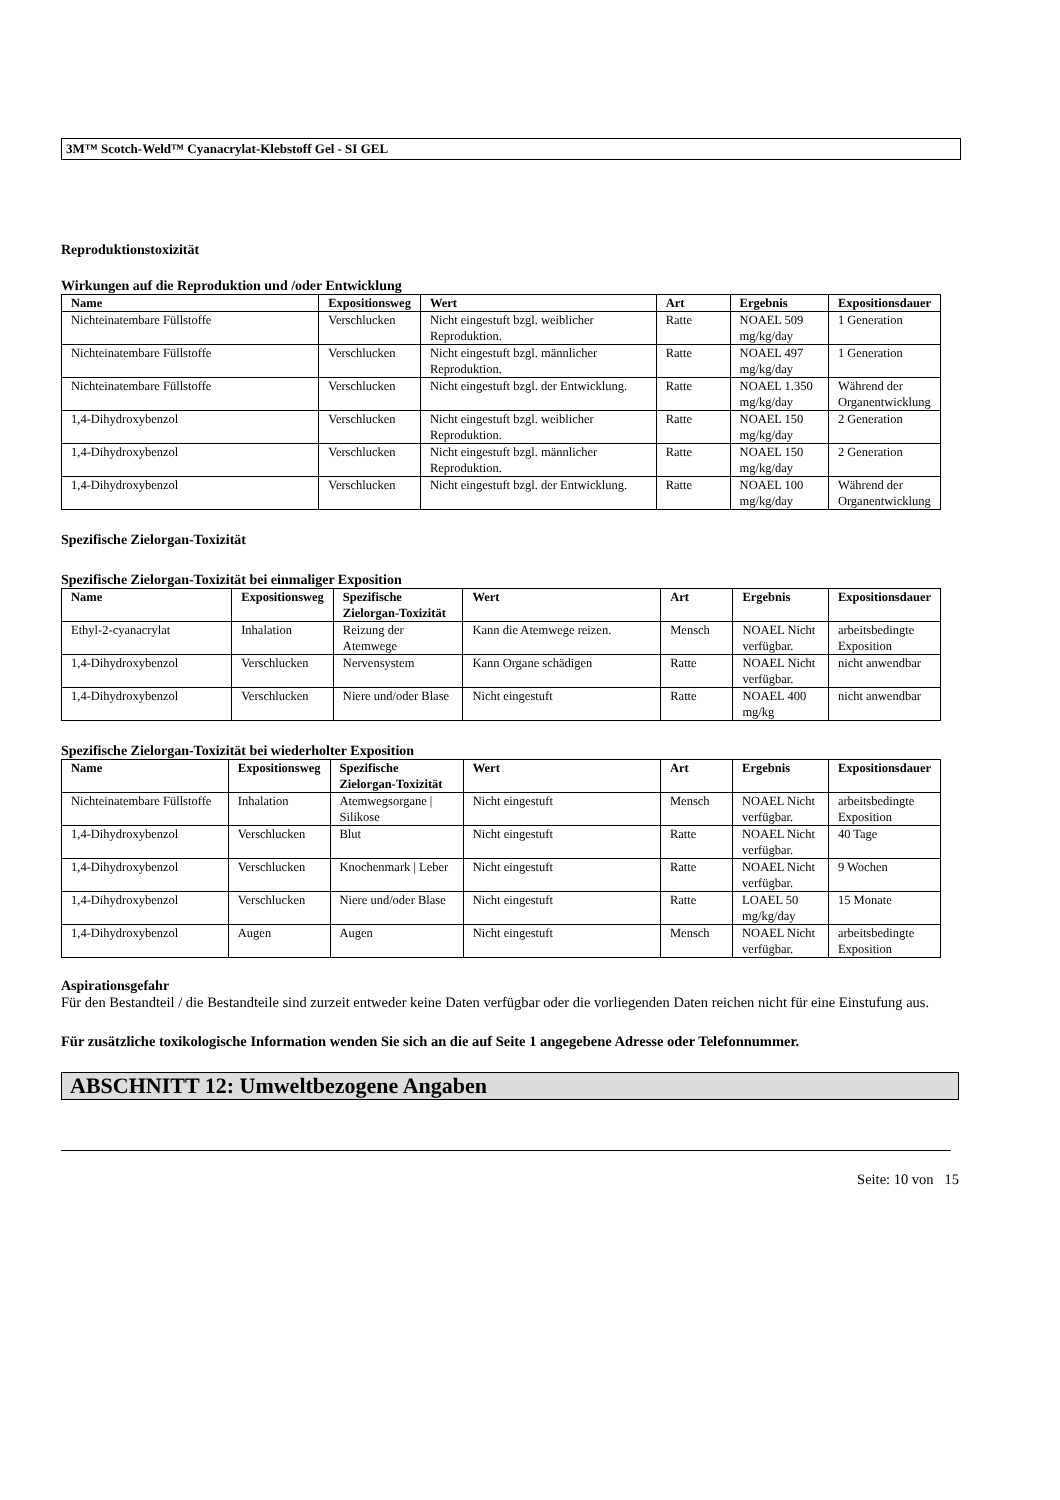3M™ Scotch-Weld™ Cyanacrylat-Klebstoff Gel - SI GEL
Reproduktionstoxizität
Wirkungen auf die Reproduktion und /oder Entwicklung
| Name | Expositionsweg | Wert | Art | Ergebnis | Expositionsdauer |
| --- | --- | --- | --- | --- | --- |
| Nichteinatembare Füllstoffe | Verschlucken | Nicht eingestuft bzgl. weiblicher Reproduktion. | Ratte | NOAEL 509 mg/kg/day | 1 Generation |
| Nichteinatembare Füllstoffe | Verschlucken | Nicht eingestuft bzgl. männlicher Reproduktion. | Ratte | NOAEL 497 mg/kg/day | 1 Generation |
| Nichteinatembare Füllstoffe | Verschlucken | Nicht eingestuft bzgl. der Entwicklung. | Ratte | NOAEL 1.350 mg/kg/day | Während der Organentwicklung |
| 1,4-Dihydroxybenzol | Verschlucken | Nicht eingestuft bzgl. weiblicher Reproduktion. | Ratte | NOAEL 150 mg/kg/day | 2 Generation |
| 1,4-Dihydroxybenzol | Verschlucken | Nicht eingestuft bzgl. männlicher Reproduktion. | Ratte | NOAEL 150 mg/kg/day | 2 Generation |
| 1,4-Dihydroxybenzol | Verschlucken | Nicht eingestuft bzgl. der Entwicklung. | Ratte | NOAEL 100 mg/kg/day | Während der Organentwicklung |
Spezifische Zielorgan-Toxizität
Spezifische Zielorgan-Toxizität bei einmaliger Exposition
| Name | Expositionsweg | Spezifische Zielorgan-Toxizität | Wert | Art | Ergebnis | Expositionsdauer |
| --- | --- | --- | --- | --- | --- | --- |
| Ethyl-2-cyanacrylat | Inhalation | Reizung der Atemwege | Kann die Atemwege reizen. | Mensch | NOAEL Nicht verfügbar. | arbeitsbedingte Exposition |
| 1,4-Dihydroxybenzol | Verschlucken | Nervensystem | Kann Organe schädigen | Ratte | NOAEL Nicht verfügbar. | nicht anwendbar |
| 1,4-Dihydroxybenzol | Verschlucken | Niere und/oder Blase | Nicht eingestuft | Ratte | NOAEL 400 mg/kg | nicht anwendbar |
Spezifische Zielorgan-Toxizität bei wiederholter Exposition
| Name | Expositionsweg | Spezifische Zielorgan-Toxizität | Wert | Art | Ergebnis | Expositionsdauer |
| --- | --- | --- | --- | --- | --- | --- |
| Nichteinatembare Füllstoffe | Inhalation | Atemwegsorgane / Silikose | Nicht eingestuft | Mensch | NOAEL Nicht verfügbar. | arbeitsbedingte Exposition |
| 1,4-Dihydroxybenzol | Verschlucken | Blut | Nicht eingestuft | Ratte | NOAEL Nicht verfügbar. | 40 Tage |
| 1,4-Dihydroxybenzol | Verschlucken | Knochenmark / Leber | Nicht eingestuft | Ratte | NOAEL Nicht verfügbar. | 9 Wochen |
| 1,4-Dihydroxybenzol | Verschlucken | Niere und/oder Blase | Nicht eingestuft | Ratte | LOAEL 50 mg/kg/day | 15 Monate |
| 1,4-Dihydroxybenzol | Augen | Augen | Nicht eingestuft | Mensch | NOAEL Nicht verfügbar. | arbeitsbedingte Exposition |
Aspirationsgefahr
Für den Bestandteil / die Bestandteile sind zurzeit entweder keine Daten verfügbar oder die vorliegenden Daten reichen nicht für eine Einstufung aus.
Für zusätzliche toxikologische Information wenden Sie sich an die auf Seite 1 angegebene Adresse oder Telefonnummer.
ABSCHNITT 12: Umweltbezogene Angaben
Seite: 10 von 15